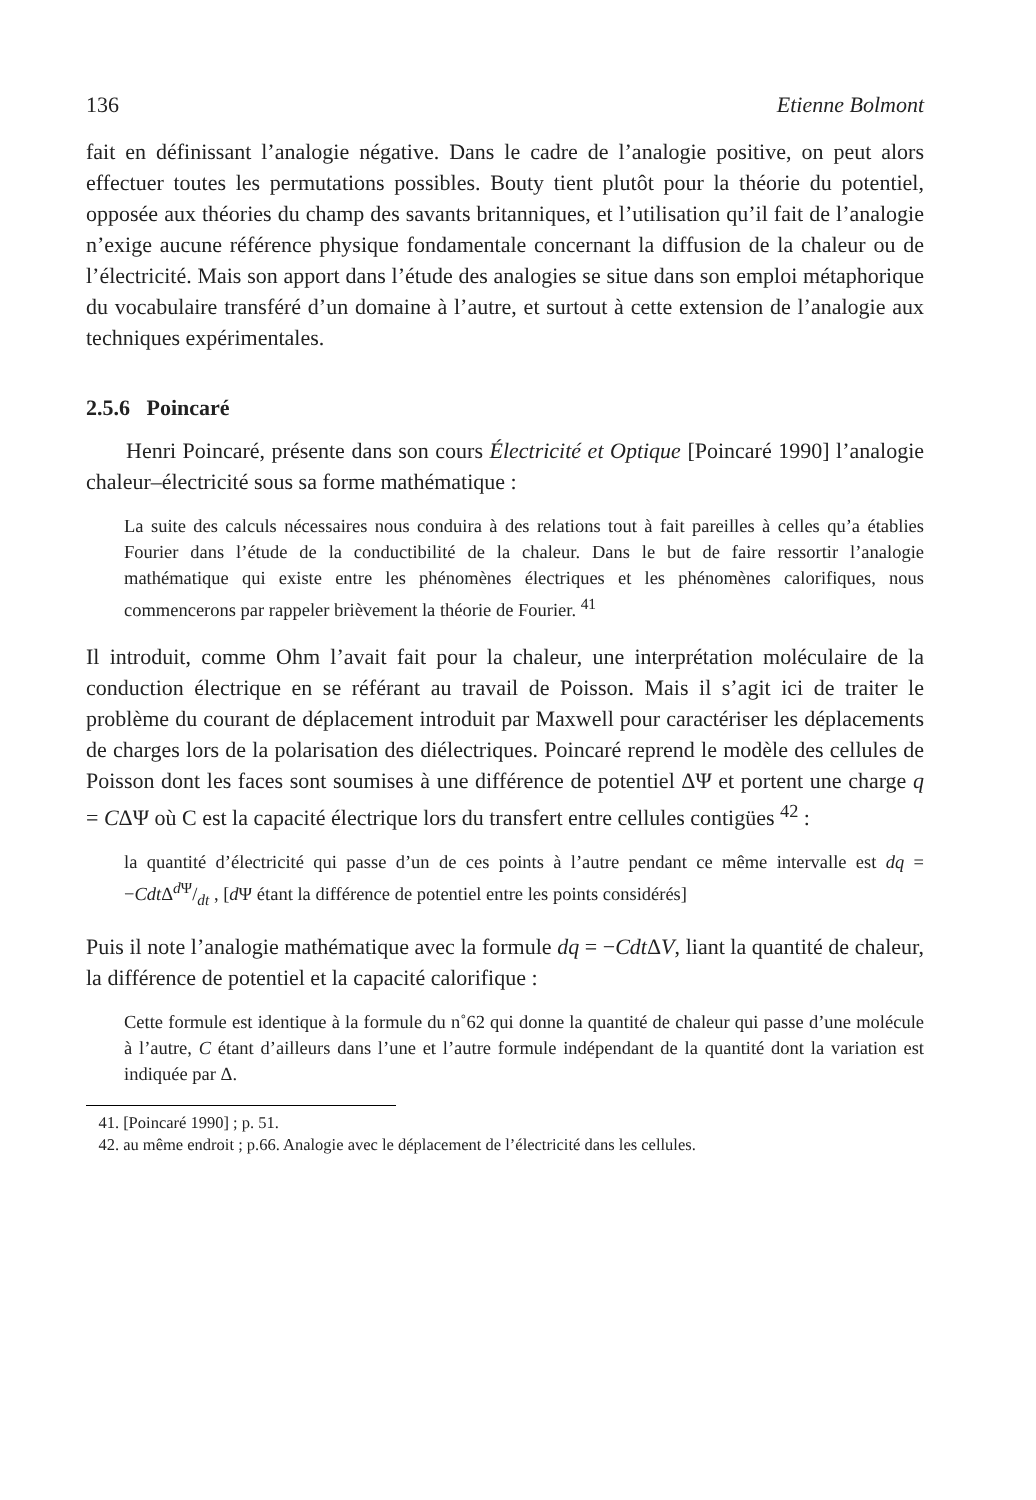136 Etienne Bolmont
fait en définissant l’analogie négative. Dans le cadre de l’analogie positive, on peut alors effectuer toutes les permutations possibles. Bouty tient plutôt pour la théorie du potentiel, opposée aux théories du champ des savants britanniques, et l’utilisation qu’il fait de l’analogie n’exige aucune référence physique fondamentale concernant la diffusion de la chaleur ou de l’électricité. Mais son apport dans l’étude des analogies se situe dans son emploi métaphorique du vocabulaire transféré d’un domaine à l’autre, et surtout à cette extension de l’analogie aux techniques expérimentales.
2.5.6 Poincaré
Henri Poincaré, présente dans son cours Électricité et Optique [Poincaré 1990] l’analogie chaleur–électricité sous sa forme mathématique :
La suite des calculs nécessaires nous conduira à des relations tout à fait pareilles à celles qu’a établies Fourier dans l’étude de la conductibilité de la chaleur. Dans le but de faire ressortir l’analogie mathématique qui existe entre les phénomènes électriques et les phénomènes calorifiques, nous commencerons par rappeler brièvement la théorie de Fourier. <sup>41</sup>
Il introduit, comme Ohm l’avait fait pour la chaleur, une interprétation moléculaire de la conduction électrique en se référant au travail de Poisson. Mais il s’agit ici de traiter le problème du courant de déplacement introduit par Maxwell pour caractériser les déplacements de charges lors de la polarisation des diélectriques. Poincaré reprend le modèle des cellules de Poisson dont les faces sont soumises à une différence de potentiel ΔΨ et portent une charge q = CΔΨ où C est la capacité électrique lors du transfert entre cellules contigües <sup>42</sup> :
la quantité d’électricité qui passe d’un de ces points à l’autre pendant ce même intervalle est dq = −Cdt Δd Ψ/dt , [d Ψ étant la différence de potentiel entre les points considérés]
Puis il note l’analogie mathématique avec la formule dq = −Cdt ΔV, liant la quantité de chaleur, la différence de potentiel et la capacité calorifique :
Cette formule est identique à la formule du n˚62 qui donne la quantité de chaleur qui passe d’une molécule à l’autre, C étant d’ailleurs dans l’une et l’autre formule indépendant de la quantité dont la variation est indiquée par Δ.
41. [Poincaré 1990] ; p. 51.
42. au même endroit ; p.66. Analogie avec le déplacement de l’électricité dans les cellules.